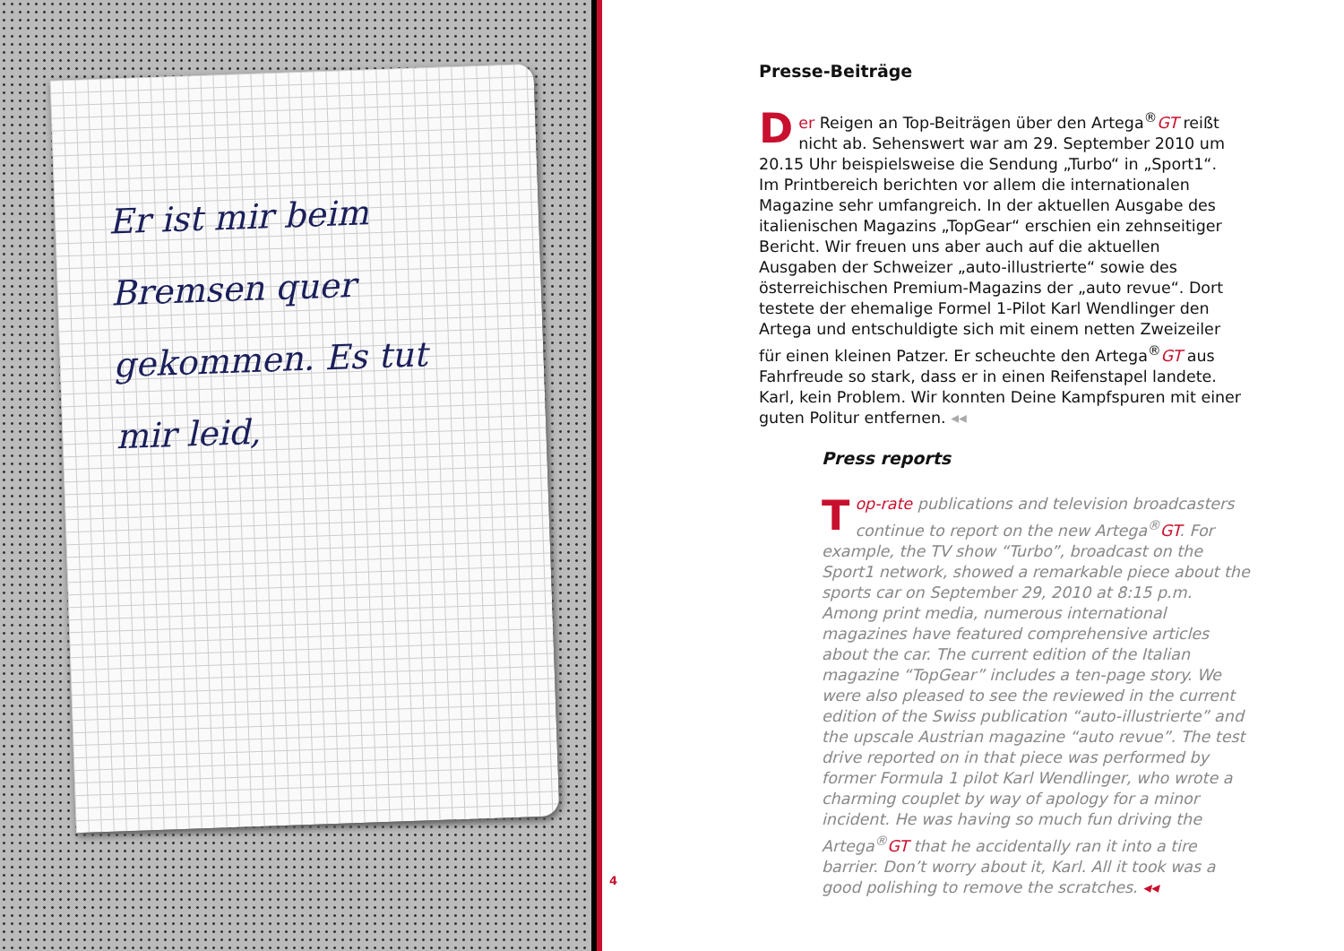Er ist mir beim
Bremsen quer
gekommen. Es tut
mir leid,
Presse-Beiträge
Der Reigen an Top-Beiträgen über den Artega<sup>®</sup>GT reißt nicht ab. Sehenswert war am 29. September 2010 um 20.15 Uhr beispielsweise die Sendung „Turbo“ in „Sport1“.
Im Printbereich berichten vor allem die internationalen Magazine sehr umfangreich. In der aktuellen Ausgabe des italienischen Magazins „TopGear“ erschien ein zehnseitiger Bericht. Wir freuen uns aber auch auf die aktuellen Ausgaben der Schweizer „auto-illustrierte“ sowie des österreichischen Premium-Magazins der „auto revue“. Dort testete der ehemalige Formel 1-Pilot Karl Wendlinger den Artega und entschuldigte sich mit einem netten Zweizeiler für einen kleinen Patzer. Er scheuchte den Artega<sup>®</sup>GT aus Fahrfreude so stark, dass er in einen Reifenstapel landete. Karl, kein Problem. Wir konnten Deine Kampfspuren mit einer guten Politur entfernen. ◂◂
Press reports
Top-rate publications and television broadcasters continue to report on the new Artega<sup>®</sup>GT. For example, the TV show “Turbo”, broadcast on the Sport1 network, showed a remarkable piece about the sports car on September 29, 2010 at 8:15 p.m.
Among print media, numerous international magazines have featured comprehensive articles about the car. The current edition of the Italian magazine “TopGear” includes a ten-page story. We were also pleased to see the reviewed in the current edition of the Swiss publication “auto-illustrierte” and the upscale Austrian magazine “auto revue”. The test drive reported on in that piece was performed by former Formula 1 pilot Karl Wendlinger, who wrote a charming couplet by way of apology for a minor incident. He was having so much fun driving the Artega<sup>®</sup>GT that he accidentally ran it into a tire barrier. Don’t worry about it, Karl. All it took was a good polishing to remove the scratches. ◂◂
4